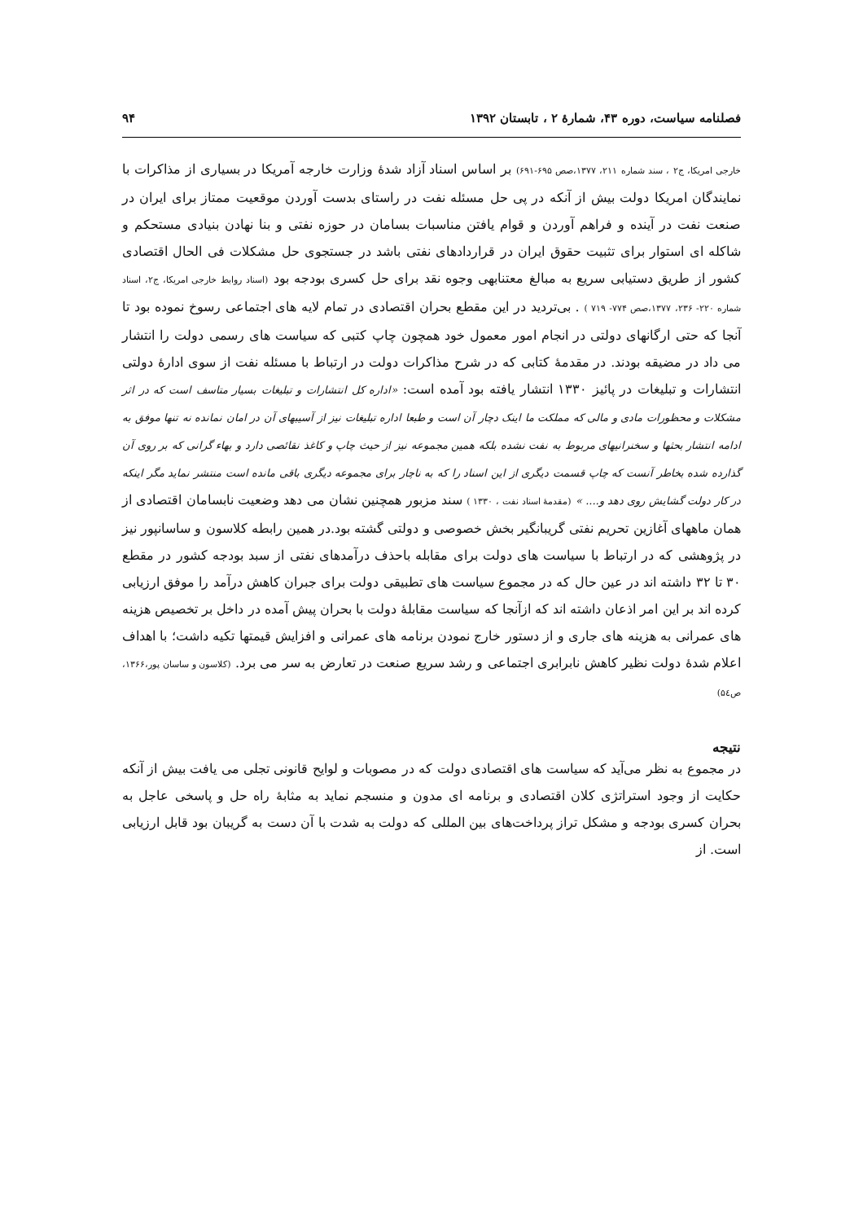فصلنامه سیاست، دوره ۴۳، شمارهٔ ۲ ، تابستان ۱۳۹۲ ۹۴
خارجی امریکا، ج۲ ، سند شماره ۲۱۱، ۱۳۷۷،صص ۶۹۵-۶۹۱) بر اساس اسناد آزاد شدهٔ وزارت خارجه آمریکا در بسیاری از مذاکرات با نمایندگان امریکا دولت بیش از آنکه در پی حل مسئله نفت در راستای بدست آوردن موقعیت ممتاز برای ایران در صنعت نفت در آینده و فراهم آوردن و قوام یافتن مناسبات بسامان در حوزه نفتی و بنا نهادن بنیادی مستحکم و شاکله ای استوار برای تثبیت حقوق ایران در قراردادهای نفتی باشد در جستجوی حل مشکلات فی الحال اقتصادی کشور از طریق دستیابی سریع به مبالغ معتنابهی وجوه نقد برای حل کسری بودجه بود (اسناد روابط خارجی امریکا، ج۲، اسناد شماره ۲۲۰- ۲۳۶، ۱۳۷۷،صص ۷۷۴- ۷۱۹ ) . بی‌تردید در این مقطع بحران اقتصادی در تمام لایه های اجتماعی رسوخ نموده بود تا آنجا که حتی ارگانهای دولتی در انجام امور معمول خود همچون چاپ کتبی که سیاست های رسمی دولت را انتشار می داد در مضیقه بودند. در مقدمهٔ کتابی که در شرح مذاکرات دولت در ارتباط با مسئله نفت از سوی ادارهٔ دولتی انتشارات و تبلیغات در پائیز ۱۳۳۰ انتشار یافته بود آمده است: «اداره کل انتشارات و تبلیغات بسیار متاسف است که در اثر مشکلات و محظورات مادی و مالی که مملکت ما اینک دچار آن است و طبعا اداره تبلیغات نیز از آسیبهای آن در امان نمانده نه تنها موفق به ادامه انتشار بحثها و سخنرانیهای مربوط به نفت نشده بلکه همین مجموعه نیز از حیث چاپ و کاغذ نقائصی دارد و بهاء گرانی که بر روی آن گذارده شده بخاطر آنست که چاپ قسمت دیگری از این اسناد را که به ناچار برای مجموعه دیگری باقی مانده است منتشر نماید مگر اینکه در کار دولت گشایش روی دهد و.... » (مقدمهٔ اسناد نفت ، ۱۳۳۰ ) سند مزبور همچنین نشان می دهد وضعیت نابسامان اقتصادی از همان ماههای آغازین تحریم نفتی گریبانگیر بخش خصوصی و دولتی گشته بود.در همین رابطه کلاسون و ساسانپور نیز در پژوهشی که در ارتباط با سیاست های دولت برای مقابله باحذف درآمدهای نفتی از سبد بودجه کشور در مقطع ۳۰ تا ۳۲ داشته اند در عین حال که در مجموع سیاست های تطبیقی دولت برای جبران کاهش درآمد را موفق ارزیابی کرده اند بر این امر اذعان داشته اند که ازآنجا که سیاست مقابلهٔ دولت با بحران پیش آمده در داخل بر تخصیص هزینه های عمرانی به هزینه های جاری و از دستور خارج نمودن برنامه های عمرانی و افزایش قیمتها تکیه داشت؛ با اهداف اعلام شدهٔ دولت نظیر کاهش نابرابری اجتماعی و رشد سریع صنعت در تعارض به سر می برد. (کلاسون و ساسان پور،۱۳۶۶، ص۵٤)
نتیجه
در مجموع به نظر می‌آید که سیاست های اقتصادی دولت که در مصوبات و لوایح قانونی تجلی می یافت بیش از آنکه حکایت از وجود استراتژی کلان اقتصادی و برنامه ای مدون و منسجم نماید به مثابهٔ راه حل و پاسخی عاجل به بحران کسری بودجه و مشکل تراز پرداخت‌های بین المللی که دولت به شدت با آن دست به گریبان بود قابل ارزیابی است. از